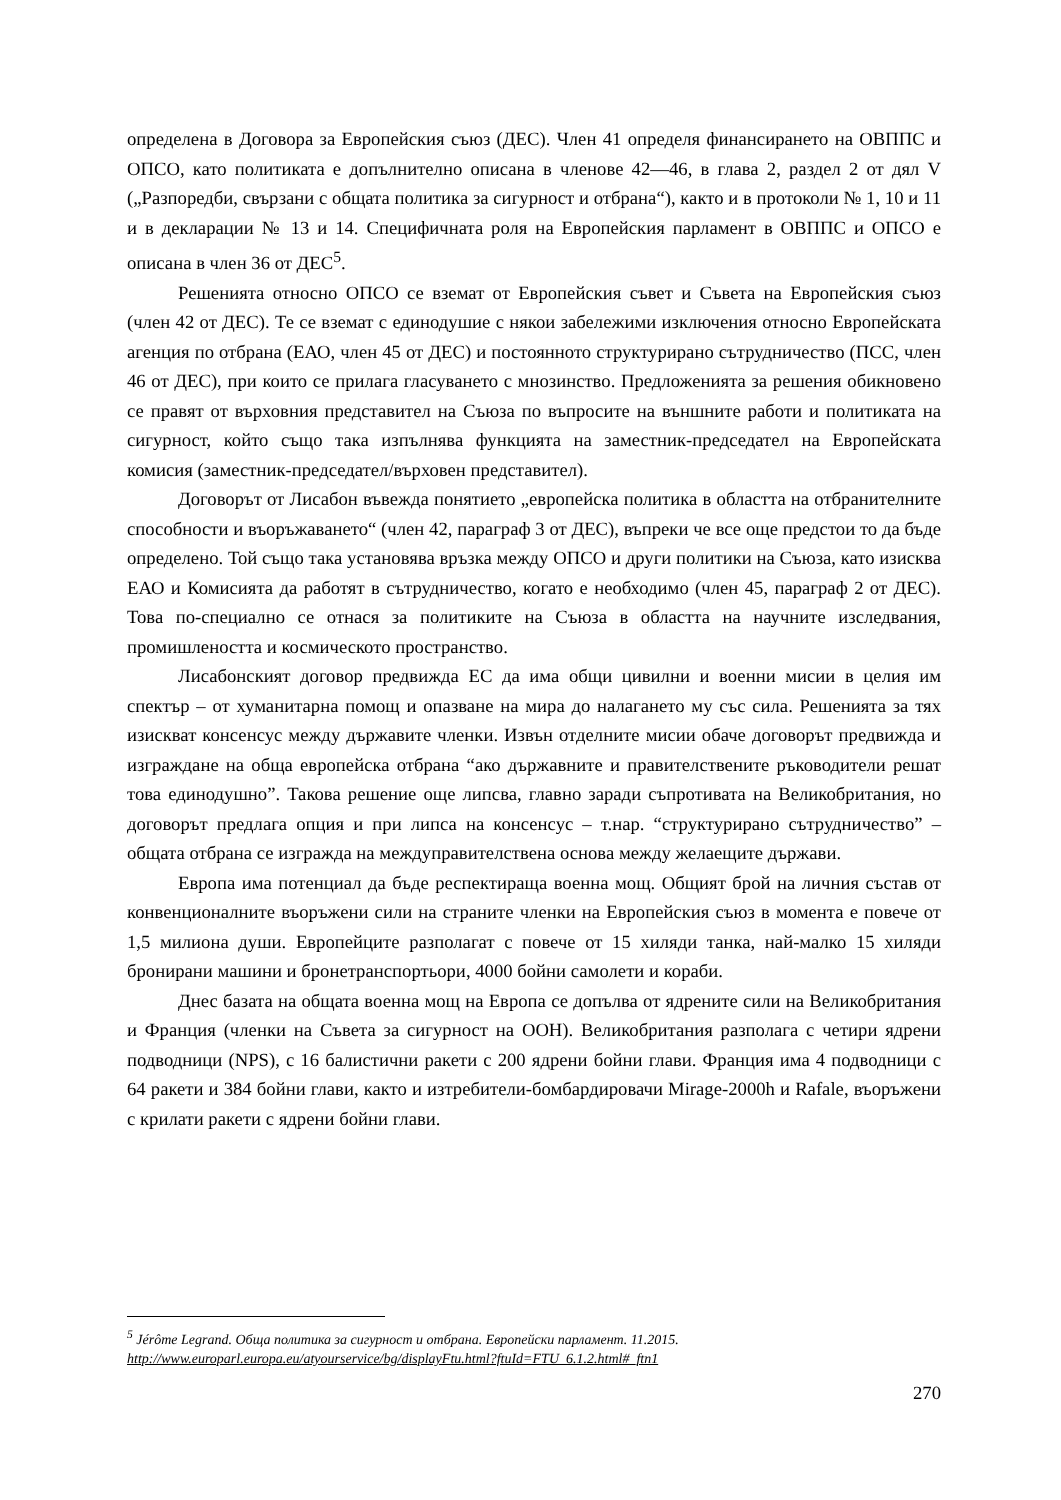определена в Договора за Европейския съюз (ДЕС). Член 41 определя финансирането на ОВППС и ОПСО, като политиката е допълнително описана в членове 42—46, в глава 2, раздел 2 от дял V („Разпоредби, свързани с общата политика за сигурност и отбрана“), както и в протоколи № 1, 10 и 11 и в декларации № 13 и 14. Специфичната роля на Европейския парламент в ОВППС и ОПСО е описана в член 36 от ДЕС<sup>5</sup>.
Решенията относно ОПСО се вземат от Европейския съвет и Съвета на Европейския съюз (член 42 от ДЕС). Те се вземат с единодушие с някои забележими изключения относно Европейската агенция по отбрана (ЕАО, член 45 от ДЕС) и постоянното структурирано сътрудничество (ПСС, член 46 от ДЕС), при които се прилага гласуването с мнозинство. Предложенията за решения обикновено се правят от върховния представител на Съюза по въпросите на външните работи и политиката на сигурност, който също така изпълнява функцията на заместник-председател на Европейската комисия (заместник-председател/върховен представител).
Договорът от Лисабон въвежда понятието „европейска политика в областта на отбранителните способности и въоръжаването“ (член 42, параграф 3 от ДЕС), въпреки че все още предстои то да бъде определено. Той също така установява връзка между ОПСО и други политики на Съюза, като изисква ЕАО и Комисията да работят в сътрудничество, когато е необходимо (член 45, параграф 2 от ДЕС). Това по-специално се отнася за политиките на Съюза в областта на научните изследвания, промишлеността и космическото пространство.
Лисабонският договор предвижда ЕС да има общи цивилни и военни мисии в целия им спектър – от хуманитарна помощ и опазване на мира до налагането му със сила. Решенията за тях изискват консенсус между държавите членки. Извън отделните мисии обаче договорът предвижда и изграждане на обща европейска отбрана “ако държавните и правителствените ръководители решат това единодушно”. Такова решение още липсва, главно заради съпротивата на Великобритания, но договорът предлага опция и при липса на консенсус – т.нар. “структурирано сътрудничество” – общата отбрана се изгражда на междуправителствена основа между желаещите държави.
Европа има потенциал да бъде респектираща военна мощ. Общият брой на личния състав от конвенционалните въоръжени сили на страните членки на Европейския съюз в момента е повече от 1,5 милиона души. Европейците разполагат с повече от 15 хиляди танка, най-малко 15 хиляди бронирани машини и бронетранспортьори, 4000 бойни самолети и кораби.
Днес базата на общата военна мощ на Европа се допълва от ядрените сили на Великобритания и Франция (членки на Съвета за сигурност на ООН). Великобритания разполага с четири ядрени подводници (NPS), с 16 балистични ракети с 200 ядрени бойни глави. Франция има 4 подводници с 64 ракети и 384 бойни глави, както и изтребители-бомбардировачи Mirage-2000h и Rafale, въоръжени с крилати ракети с ядрени бойни глави.
<sup>5</sup> Jérôme Legrand. Обща политика за сигурност и отбрана. Европейски парламент. 11.2015.
http://www.europarl.europa.eu/atyourservice/bg/displayFtu.html?ftuId=FTU_6.1.2.html#_ftn1
270